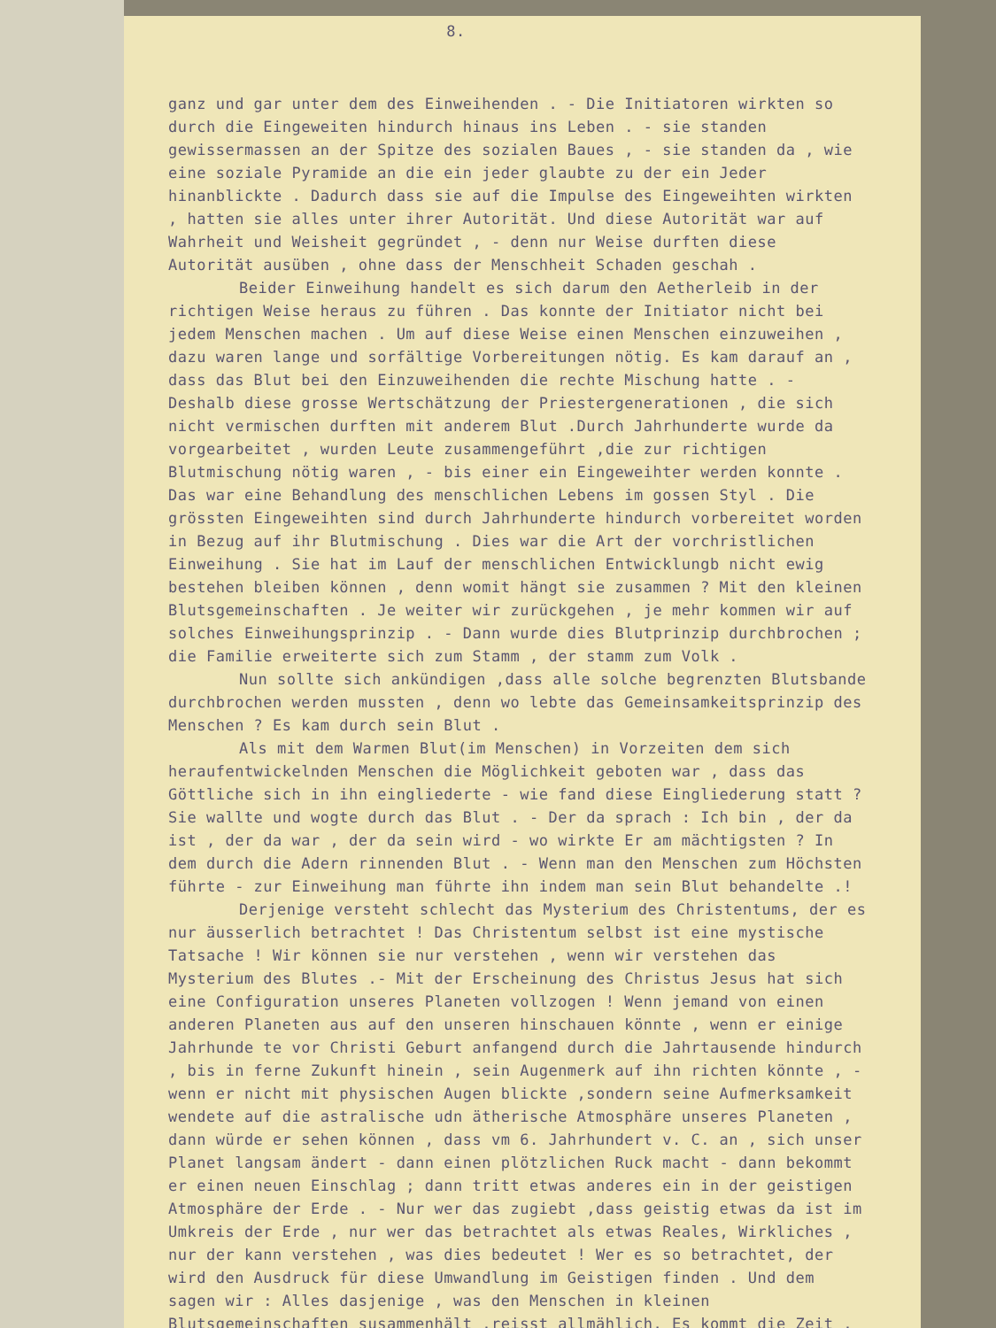8.
ganz und gar unter dem des Einweihenden . - Die Initiatoren wirkten so durch die Eingeweiten hindurch hinaus ins Leben . - sie standen gewissermassen an der Spitze des sozialen Baues , - sie standen da , wie eine soziale Pyramide an die ein jeder glaubte zu der ein Jeder hinanblickte . Dadurch dass sie auf die Impulse des Eingeweihten wirkten , hatten sie alles unter ihrer Autorität. Und diese Autorität war auf Wahrheit und Weisheit gegründet , - denn nur Weise durften diese Autorität ausüben , ohne dass der Menschheit Schaden geschah .
Beider Einweihung handelt es sich darum den Aetherleib in der richtigen Weise heraus zu führen . Das konnte der Initiator nicht bei jedem Menschen machen . Um auf diese Weise einen Menschen einzuweihen , dazu waren lange und sorfältige Vorbereitungen nötig. Es kam darauf an , dass das Blut bei den Einzuweihenden die rechte Mischung hatte . - Deshalb diese grosse Wertschätzung der Priestergenerationen , die sich nicht vermischen durften mit anderem Blut .Durch Jahrhunderte wurde da vorgearbeitet , wurden Leute zusammengeführt ,die zur richtigen Blutmischung nötig waren , - bis einer ein Eingeweihter werden konnte . Das war eine Behandlung des menschlichen Lebens im gossen Styl . Die grössten Eingeweihten sind durch Jahrhunderte hindurch vorbereitet worden in Bezug auf ihr Blutmischung . Dies war die Art der vorchristlichen Einweihung . Sie hat im Lauf der menschlichen Entwicklungb nicht ewig bestehen bleiben können , denn womit hängt sie zusammen ? Mit den kleinen Blutsgemeinschaften . Je weiter wir zurückgehen , je mehr kommen wir auf solches Einweihungsprinzip . - Dann wurde dies Blutprinzip durchbrochen ; die Familie erweiterte sich zum Stamm , der stamm zum Volk .
Nun sollte sich ankündigen ,dass alle solche begrenzten Blutsbande durchbrochen werden mussten , denn wo lebte das Gemeinsamkeitsprinzip des Menschen ? Es kam durch sein Blut .
Als mit dem Warmen Blut(im Menschen) in Vorzeiten dem sich heraufentwickelnden Menschen die Möglichkeit geboten war , dass das Göttliche sich in ihn eingliederte - wie fand diese Eingliederung statt ? Sie wallte und wogte durch das Blut . - Der da sprach : Ich bin , der da ist , der da war , der da sein wird - wo wirkte Er am mächtigsten ? In dem durch die Adern rinnenden Blut . - Wenn man den Menschen zum Höchsten führte - zur Einweihung man führte ihn indem man sein Blut behandelte .!
Derjenige versteht schlecht das Mysterium des Christentums, der es nur äusserlich betrachtet ! Das Christentum selbst ist eine mystische Tatsache ! Wir können sie nur verstehen , wenn wir verstehen das Mysterium des Blutes .- Mit der Erscheinung des Christus Jesus hat sich eine Configuration unseres Planeten vollzogen ! Wenn jemand von einen anderen Planeten aus auf den unseren hinschauen könnte , wenn er einige Jahrhunde te vor Christi Geburt anfangend durch die Jahrtausende hindurch , bis in ferne Zukunft hinein , sein Augenmerk auf ihn richten könnte , - wenn er nicht mit physischen Augen blickte ,sondern seine Aufmerksamkeit wendete auf die astralische udn ätherische Atmosphäre unseres Planeten , dann würde er sehen können , dass vm 6. Jahrhundert v. C. an , sich unser Planet langsam ändert - dann einen plötzlichen Ruck macht - dann bekommt er einen neuen Einschlag ; dann tritt etwas anderes ein in der geistigen Atmosphäre der Erde . - Nur wer das zugiebt ,dass geistig etwas da ist im Umkreis der Erde , nur wer das betrachtet als etwas Reales, Wirkliches , nur der kann verstehen , was dies bedeutet ! Wer es so betrachtet, der wird den Ausdruck für diese Umwandlung im Geistigen finden . Und dem sagen wir : Alles dasjenige , was den Menschen in kleinen Blutsgemeinschaften susammenhält ,reisst allmählich. Es kommt die Zeit ,